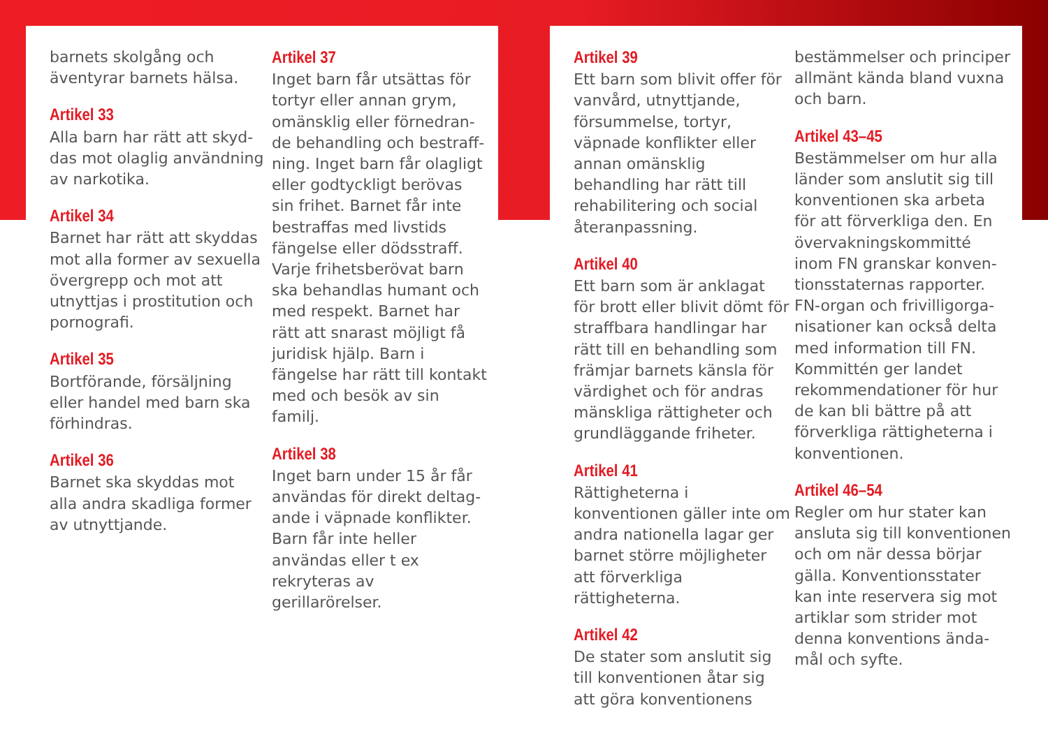barnets skolgång och äventyrar barnets hälsa.
Artikel 33
Alla barn har rätt att skyd-das mot olaglig användning av narkotika.
Artikel 34
Barnet har rätt att skyddas mot alla former av sexuella övergrepp och mot att utnyttjas i prostitution och pornografi.
Artikel 35
Bortförande, försäljning eller handel med barn ska förhindras.
Artikel 36
Barnet ska skyddas mot alla andra skadliga former av utnyttjande.
Artikel 37
Inget barn får utsättas för tortyr eller annan grym, omänsklig eller förnedran-de behandling och bestraff-ning. Inget barn får olagligt eller godtyckligt berövas sin frihet. Barnet får inte bestraffas med livstids fängelse eller dödsstraff. Varje frihetsberövat barn ska behandlas humant och med respekt. Barnet har rätt att snarast möjligt få juridisk hjälp. Barn i fängelse har rätt till kontakt med och besök av sin familj.
Artikel 38
Inget barn under 15 år får användas för direkt deltag-ande i väpnade konflikter. Barn får inte heller användas eller t ex rekryteras av gerillarörelser.
Artikel 39
Ett barn som blivit offer för vanvård, utnyttjande, försummelse, tortyr, väpnade konflikter eller annan omänsklig behandling har rätt till rehabilitering och social återanpassning.
Artikel 40
Ett barn som är anklagat för brott eller blivit dömt för straffbara handlingar har rätt till en behandling som främjar barnets känsla för värdighet och för andras mänskliga rättigheter och grundläggande friheter.
Artikel 41
Rättigheterna i konventionen gäller inte om andra nationella lagar ger barnet större möjligheter att förverkliga rättigheterna.
Artikel 42
De stater som anslutit sig till konventionen åtar sig att göra konventionens
bestämmelser och principer allmänt kända bland vuxna och barn.
Artikel 43–45
Bestämmelser om hur alla länder som anslutit sig till konventionen ska arbeta för att förverkliga den. En övervakningskommitté inom FN granskar konven-tionsstaternas rapporter. FN-organ och frivilligorga-nisationer kan också delta med information till FN. Kommittén ger landet rekommendationer för hur de kan bli bättre på att förverkliga rättigheterna i konventionen.
Artikel 46–54
Regler om hur stater kan ansluta sig till konventionen och om när dessa börjar gälla. Konventionsstater kan inte reservera sig mot artiklar som strider mot denna konventions ända-mål och syfte.